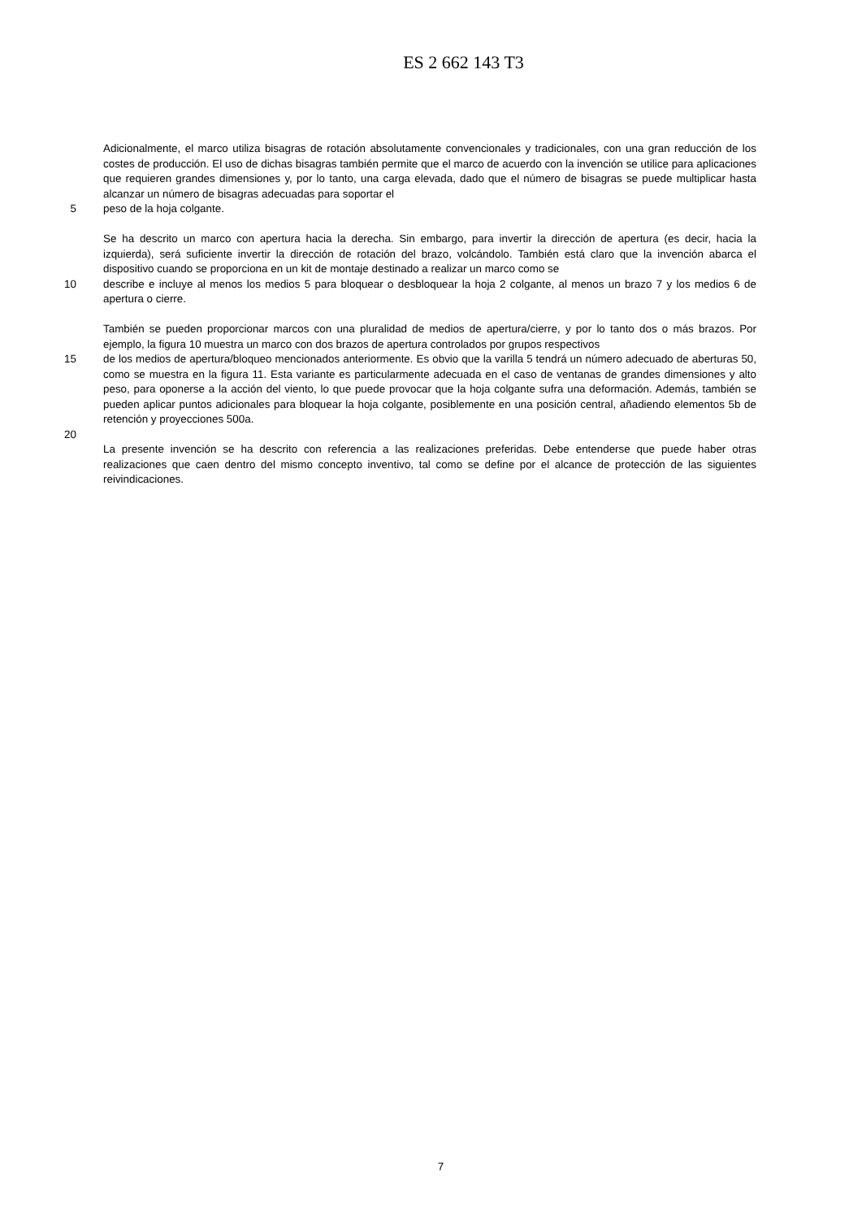ES 2 662 143 T3
Adicionalmente, el marco utiliza bisagras de rotación absolutamente convencionales y tradicionales, con una gran reducción de los costes de producción. El uso de dichas bisagras también permite que el marco de acuerdo con la invención se utilice para aplicaciones que requieren grandes dimensiones y, por lo tanto, una carga elevada, dado que el número de bisagras se puede multiplicar hasta alcanzar un número de bisagras adecuadas para soportar el
5 peso de la hoja colgante.
Se ha descrito un marco con apertura hacia la derecha. Sin embargo, para invertir la dirección de apertura (es decir, hacia la izquierda), será suficiente invertir la dirección de rotación del brazo, volcándolo. También está claro que la invención abarca el dispositivo cuando se proporciona en un kit de montaje destinado a realizar un marco como se
10 describe e incluye al menos los medios 5 para bloquear o desbloquear la hoja 2 colgante, al menos un brazo 7 y los medios 6 de apertura o cierre.
También se pueden proporcionar marcos con una pluralidad de medios de apertura/cierre, y por lo tanto dos o más brazos. Por ejemplo, la figura 10 muestra un marco con dos brazos de apertura controlados por grupos respectivos
15 de los medios de apertura/bloqueo mencionados anteriormente. Es obvio que la varilla 5 tendrá un número adecuado de aberturas 50, como se muestra en la figura 11. Esta variante es particularmente adecuada en el caso de ventanas de grandes dimensiones y alto peso, para oponerse a la acción del viento, lo que puede provocar que la hoja colgante sufra una deformación. Además, también se pueden aplicar puntos adicionales para bloquear la hoja colgante, posiblemente en una posición central, añadiendo elementos 5b de retención y proyecciones 500a.
20
La presente invención se ha descrito con referencia a las realizaciones preferidas. Debe entenderse que puede haber otras realizaciones que caen dentro del mismo concepto inventivo, tal como se define por el alcance de protección de las siguientes reivindicaciones.
7